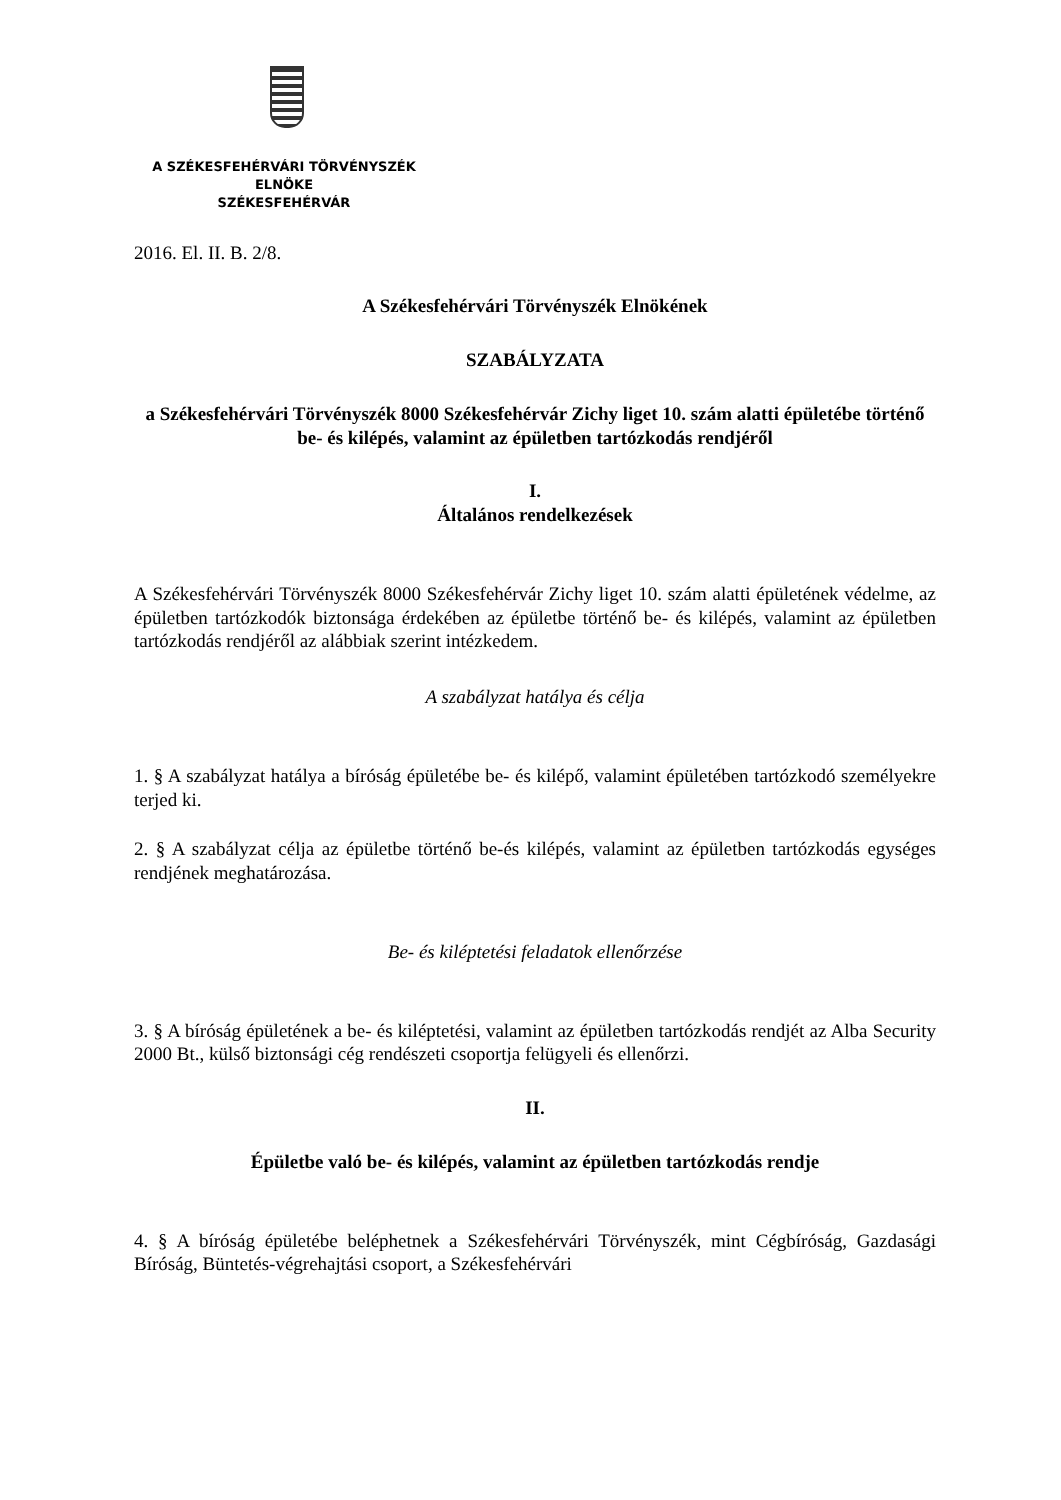A SZÉKESFEHÉRVÁRI TÖRVÉNYSZÉK
ELNÖKE
SZÉKESFEHÉRVÁR
2016. El. II. B. 2/8.
A Székesfehérvári Törvényszék Elnökének
SZABÁLYZATA
a Székesfehérvári Törvényszék 8000 Székesfehérvár Zichy liget 10. szám alatti épületébe történő be- és kilépés, valamint az épületben tartózkodás rendjéről
I.
Általános rendelkezések
A Székesfehérvári Törvényszék 8000 Székesfehérvár Zichy liget 10. szám alatti épületének védelme, az épületben tartózkodók biztonsága érdekében az épületbe történő be- és kilépés, valamint az épületben tartózkodás rendjéről az alábbiak szerint intézkedem.
A szabályzat hatálya és célja
1. § A szabályzat hatálya a bíróság épületébe be- és kilépő, valamint épületében tartózkodó személyekre terjed ki.
2. § A szabályzat célja az épületbe történő be-és kilépés, valamint az épületben tartózkodás egységes rendjének meghatározása.
Be- és kiléptetési feladatok ellenőrzése
3. § A bíróság épületének a be- és kiléptetési, valamint az épületben tartózkodás rendjét az Alba Security 2000 Bt., külső biztonsági cég rendészeti csoportja felügyeli és ellenőrzi.
II.
Épületbe való be- és kilépés, valamint az épületben tartózkodás rendje
4. § A bíróság épületébe beléphetnek a Székesfehérvári Törvényszék, mint Cégbíróság, Gazdasági Bíróság, Büntetés-végrehajtási csoport, a Székesfehérvári